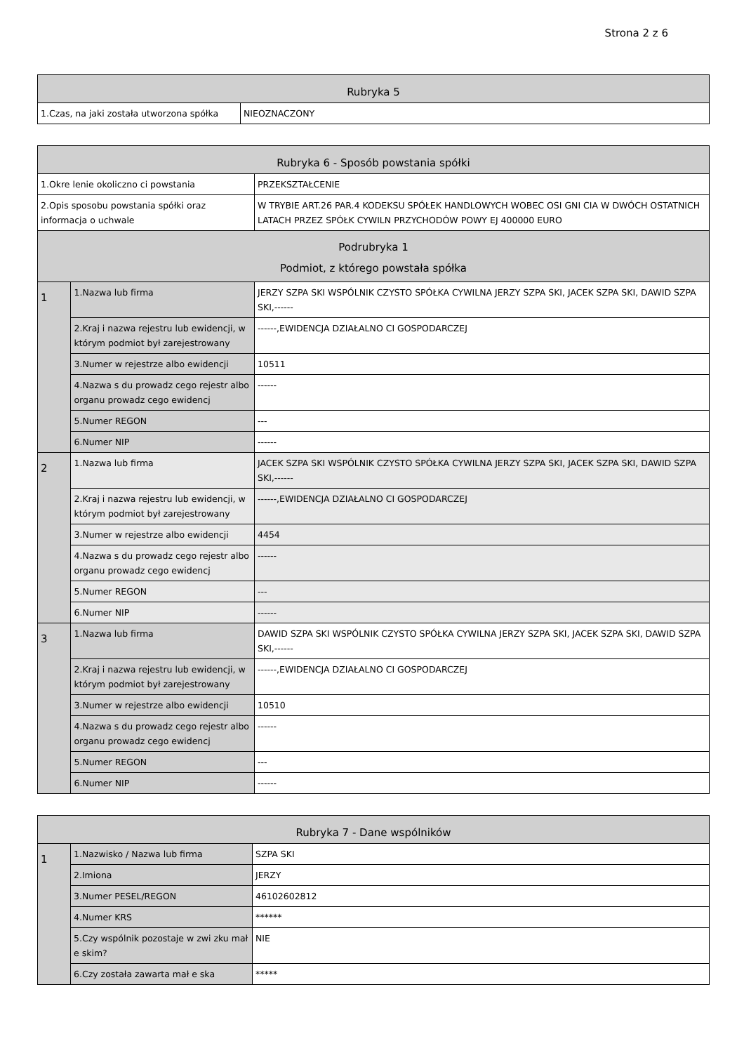Strona 2 z 6
| Rubryka 5 | |
| --- | --- |
| 1.Czas, na jaki została utworzona spółka | NIEOZNACZONY |
| Rubryka 6 - Sposób powstania spółki | | |
| --- | --- | --- |
| 1.Okre lenie okoliczno ci powstania | | PRZEKSZTAŁCENIE |
| 2.Opis sposobu powstania spółki oraz informacja o uchwale | | W TRYBIE ART.26 PAR.4 KODEKSU SPÓŁEK HANDLOWYCH WOBEC OSI GNI CIA W DWÓCH OSTATNICH LATACH PRZEZ SPÓŁK CYWILN PRZYCHODÓW POWY EJ 400000 EURO |
| Podrubryka 1 Podmiot, z którego powstała spółka | | |
| 1 | 1.Nazwa lub firma | JERZY SZPA SKI WSPÓLNIK CZYSTO SPÓŁKA CYWILNA JERZY SZPA SKI, JACEK SZPA SKI, DAWID SZPA SKI,------ |
| | 2.Kraj i nazwa rejestru lub ewidencji, w którym podmiot był zarejestrowany | ------,EWIDENCJA DZIAŁALNO CI GOSPODARCZEJ |
| | 3.Numer w rejestrze albo ewidencji | 10511 |
| | 4.Nazwa s du prowadz cego rejestr albo organu prowadz cego ewidencj | ------ |
| | 5.Numer REGON | --- |
| | 6.Numer NIP | ------ |
| 2 | 1.Nazwa lub firma | JACEK SZPA SKI WSPÓLNIK CZYSTO SPÓŁKA CYWILNA JERZY SZPA SKI, JACEK SZPA SKI, DAWID SZPA SKI,------ |
| | 2.Kraj i nazwa rejestru lub ewidencji, w którym podmiot był zarejestrowany | ------,EWIDENCJA DZIAŁALNO CI GOSPODARCZEJ |
| | 3.Numer w rejestrze albo ewidencji | 4454 |
| | 4.Nazwa s du prowadz cego rejestr albo organu prowadz cego ewidencj | ------ |
| | 5.Numer REGON | --- |
| | 6.Numer NIP | ------ |
| 3 | 1.Nazwa lub firma | DAWID SZPA SKI WSPÓLNIK CZYSTO SPÓŁKA CYWILNA JERZY SZPA SKI, JACEK SZPA SKI, DAWID SZPA SKI,------ |
| | 2.Kraj i nazwa rejestru lub ewidencji, w którym podmiot był zarejestrowany | ------,EWIDENCJA DZIAŁALNO CI GOSPODARCZEJ |
| | 3.Numer w rejestrze albo ewidencji | 10510 |
| | 4.Nazwa s du prowadz cego rejestr albo organu prowadz cego ewidencj | ------ |
| | 5.Numer REGON | --- |
| | 6.Numer NIP | ------ |
| Rubryka 7 - Dane wspólników | | |
| --- | --- | --- |
| 1 | 1.Nazwisko / Nazwa lub firma | SZPA SKI |
| | 2.Imiona | JERZY |
| | 3.Numer PESEL/REGON | 46102602812 |
| | 4.Numer KRS | ****** |
| | 5.Czy wspólnik pozostaje w zwi zku mał e skim? | NIE |
| | 6.Czy została zawarta mał e ska | ***** |